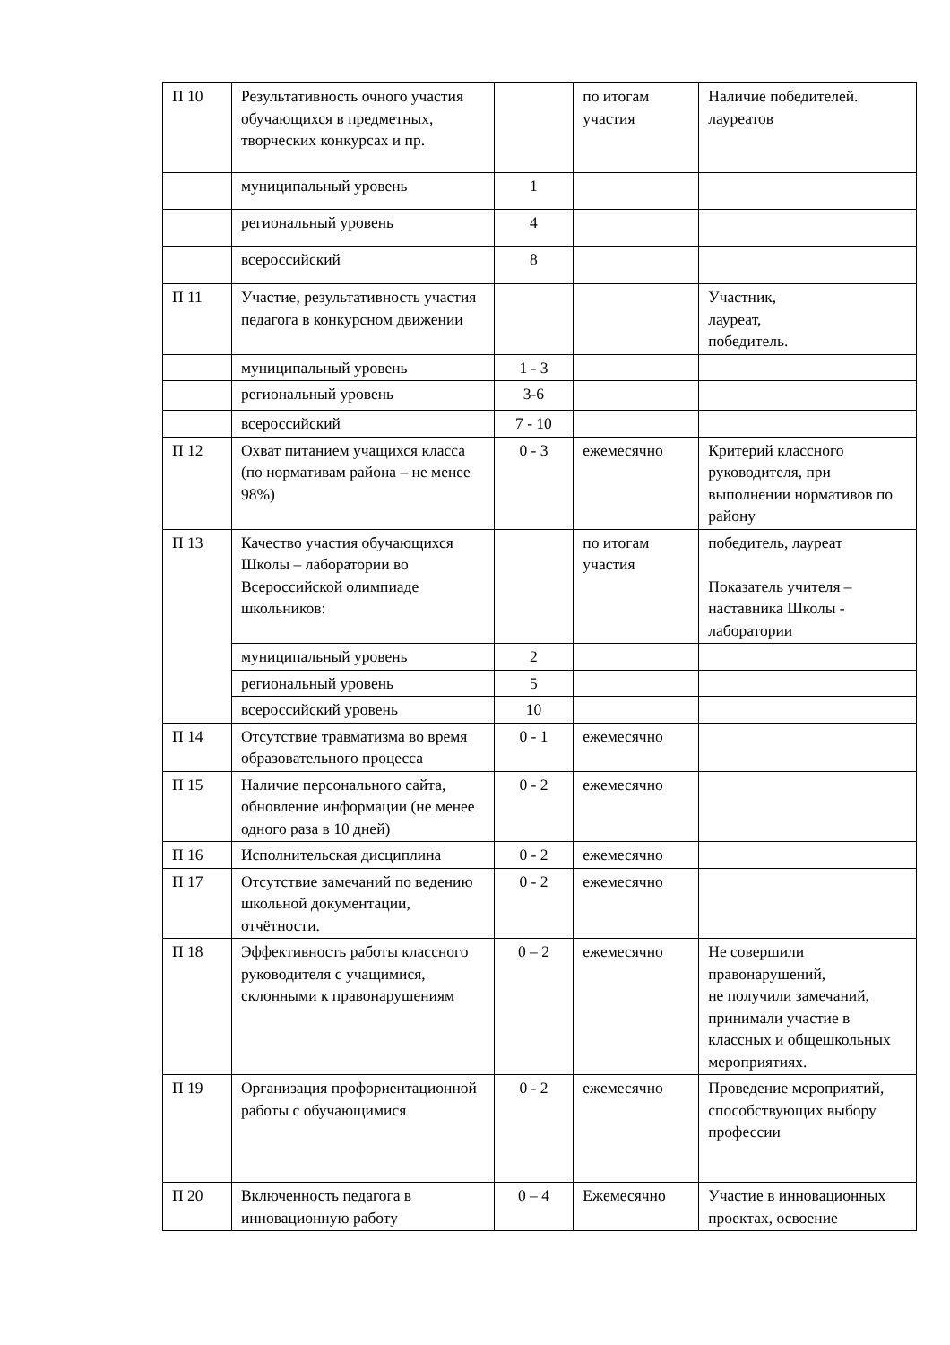| П 10 | Результативность очного участия обучающихся в предметных, творческих конкурсах и пр. | | по итогам участия | Наличие победителей. лауреатов |
| | муниципальный уровень | 1 | | |
| | региональный уровень | 4 | | |
| | всероссийский | 8 | | |
| П 11 | Участие, результативность участия педагога в конкурсном движении | | | Участник, лауреат, победитель. |
| | муниципальный уровень | 1 - 3 | | |
| | региональный уровень | 3-6 | | |
| | всероссийский | 7 - 10 | | |
| П 12 | Охват питанием учащихся класса (по нормативам района – не менее 98%) | 0 - 3 | ежемесячно | Критерий классного руководителя, при выполнении нормативов по району |
| П 13 | Качество участия обучающихся Школы – лаборатории во Всероссийской олимпиаде школьников: | | по итогам участия | победитель, лауреат Показатель учителя – наставника Школы - лаборатории |
| | муниципальный уровень | 2 | | |
| | региональный уровень | 5 | | |
| | всероссийский уровень | 10 | | |
| П 14 | Отсутствие травматизма во время образовательного процесса | 0 - 1 | ежемесячно | |
| П 15 | Наличие персонального сайта, обновление информации (не менее одного раза в 10 дней) | 0 - 2 | ежемесячно | |
| П 16 | Исполнительская дисциплина | 0 - 2 | ежемесячно | |
| П 17 | Отсутствие замечаний по ведению школьной документации, отчётности. | 0 - 2 | ежемесячно | |
| П 18 | Эффективность работы классного руководителя с учащимися, склонными к правонарушениям | 0 – 2 | ежемесячно | Не совершили правонарушений, не получили замечаний, принимали участие в классных и общешкольных мероприятиях. |
| П 19 | Организация профориентационной работы с обучающимися | 0 - 2 | ежемесячно | Проведение мероприятий, способствующих выбору профессии |
| П 20 | Включенность педагога в инновационную работу | 0 – 4 | Ежемесячно | Участие в инновационных проектах, освоение |